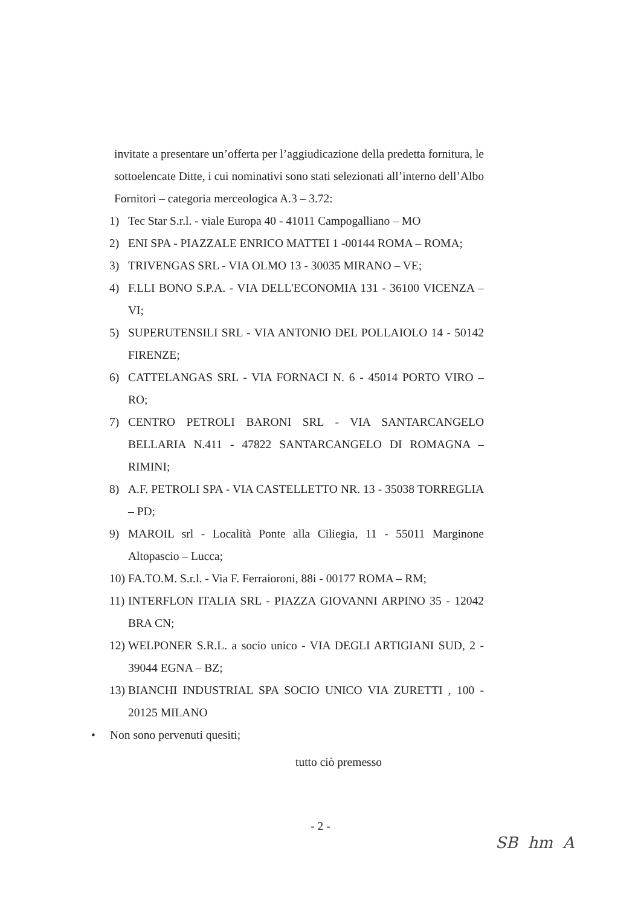invitate a presentare un’offerta per l’aggiudicazione della predetta fornitura, le sottoelencate Ditte, i cui nominativi sono stati selezionati all’interno dell’Albo Fornitori – categoria merceologica A.3 – 3.72:
1) Tec Star S.r.l. - viale Europa 40 - 41011 Campogalliano – MO
2) ENI SPA - PIAZZALE ENRICO MATTEI 1 -00144 ROMA – ROMA;
3) TRIVENGAS SRL - VIA OLMO 13 - 30035 MIRANO – VE;
4) F.LLI BONO S.P.A. - VIA DELL'ECONOMIA 131 - 36100 VICENZA – VI;
5) SUPERUTENSILI SRL - VIA ANTONIO DEL POLLAIOLO 14 - 50142 FIRENZE;
6) CATTELANGAS SRL - VIA FORNACI N. 6 - 45014 PORTO VIRO – RO;
7) CENTRO PETROLI BARONI SRL - VIA SANTARCANGELO BELLARIA N.411 - 47822 SANTARCANGELO DI ROMAGNA – RIMINI;
8) A.F. PETROLI SPA - VIA CASTELLETTO NR. 13 - 35038 TORREGLIA – PD;
9) MAROIL srl - Località Ponte alla Ciliegia, 11 - 55011 Marginone Altopascio – Lucca;
10) FA.TO.M. S.r.l. - Via F. Ferraioroni, 88i - 00177 ROMA – RM;
11) INTERFLON ITALIA SRL - PIAZZA GIOVANNI ARPINO 35 - 12042 BRA CN;
12) WELPONER S.R.L. a socio unico - VIA DEGLI ARTIGIANI SUD, 2 - 39044 EGNA – BZ;
13) BIANCHI INDUSTRIAL SPA SOCIO UNICO VIA ZURETTI , 100 - 20125 MILANO
• Non sono pervenuti quesiti;
tutto ciò premesso
- 2 -
SB hm A